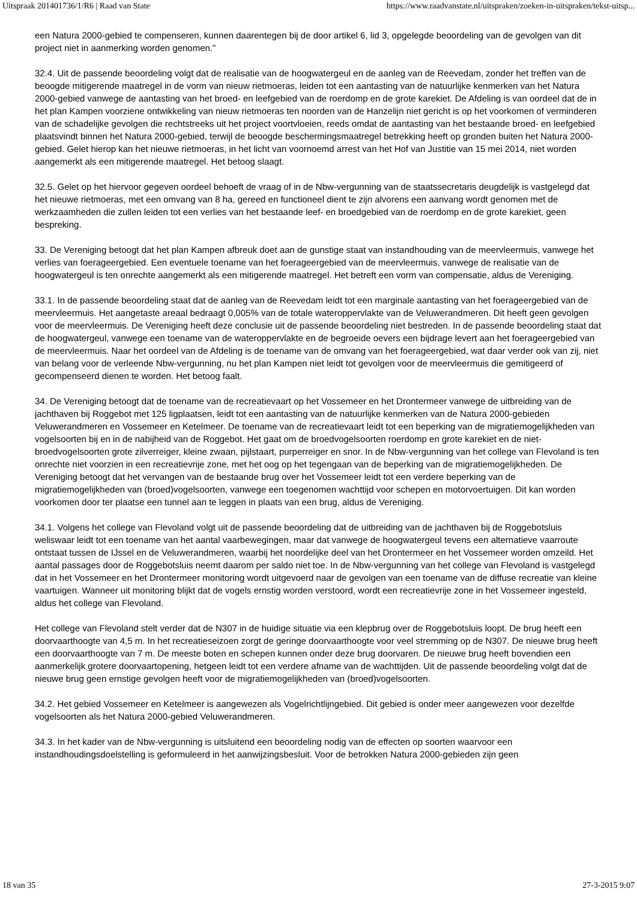Uitspraak 201401736/1/R6 | Raad van State https://www.raadvanstate.nl/uitspraken/zoeken-in-uitspraken/tekst-uitsp...
een Natura 2000-gebied te compenseren, kunnen daarentegen bij de door artikel 6, lid 3, opgelegde beoordeling van de gevolgen van dit project niet in aanmerking worden genomen."
32.4. Uit de passende beoordeling volgt dat de realisatie van de hoogwatergeul en de aanleg van de Reevedam, zonder het treffen van de beoogde mitigerende maatregel in de vorm van nieuw rietmoeras, leiden tot een aantasting van de natuurlijke kenmerken van het Natura 2000-gebied vanwege de aantasting van het broed- en leefgebied van de roerdomp en de grote karekiet. De Afdeling is van oordeel dat de in het plan Kampen voorziene ontwikkeling van nieuw rietmoeras ten noorden van de Hanzelijn niet gericht is op het voorkomen of verminderen van de schadelijke gevolgen die rechtstreeks uit het project voortvloeien, reeds omdat de aantasting van het bestaande broed- en leefgebied plaatsvindt binnen het Natura 2000-gebied, terwijl de beoogde beschermingsmaatregel betrekking heeft op gronden buiten het Natura 2000-gebied. Gelet hierop kan het nieuwe rietmoeras, in het licht van voornoemd arrest van het Hof van Justitie van 15 mei 2014, niet worden aangemerkt als een mitigerende maatregel. Het betoog slaagt.
32.5. Gelet op het hiervoor gegeven oordeel behoeft de vraag of in de Nbw-vergunning van de staatssecretaris deugdelijk is vastgelegd dat het nieuwe rietmoeras, met een omvang van 8 ha, gereed en functioneel dient te zijn alvorens een aanvang wordt genomen met de werkzaamheden die zullen leiden tot een verlies van het bestaande leef- en broedgebied van de roerdomp en de grote karekiet, geen bespreking.
33. De Vereniging betoogt dat het plan Kampen afbreuk doet aan de gunstige staat van instandhouding van de meervleermuis, vanwege het verlies van foerageergebied. Een eventuele toename van het foerageergebied van de meervleermuis, vanwege de realisatie van de hoogwatergeul is ten onrechte aangemerkt als een mitigerende maatregel. Het betreft een vorm van compensatie, aldus de Vereniging.
33.1. In de passende beoordeling staat dat de aanleg van de Reevedam leidt tot een marginale aantasting van het foerageergebied van de meervleermuis. Het aangetaste areaal bedraagt 0,005% van de totale wateroppervlakte van de Veluwerandmeren. Dit heeft geen gevolgen voor de meervleermuis. De Vereniging heeft deze conclusie uit de passende beoordeling niet bestreden. In de passende beoordeling staat dat de hoogwatergeul, vanwege een toename van de wateroppervlakte en de begroeide oevers een bijdrage levert aan het foerageergebied van de meervleermuis. Naar het oordeel van de Afdeling is de toename van de omvang van het foerageergebied, wat daar verder ook van zij, niet van belang voor de verleende Nbw-vergunning, nu het plan Kampen niet leidt tot gevolgen voor de meervleermuis die gemitigeerd of gecompenseerd dienen te worden. Het betoog faalt.
34. De Vereniging betoogt dat de toename van de recreatievaart op het Vossemeer en het Drontermeer vanwege de uitbreiding van de jachthaven bij Roggebot met 125 ligplaatsen, leidt tot een aantasting van de natuurlijke kenmerken van de Natura 2000-gebieden Veluwerandmeren en Vossemeer en Ketelmeer. De toename van de recreatievaart leidt tot een beperking van de migratiemogelijkheden van vogelsoorten bij en in de nabijheid van de Roggebot. Het gaat om de broedvogelsoorten roerdomp en grote karekiet en de niet-broedvogelsoorten grote zilverreiger, kleine zwaan, pijlstaart, purperreiger en snor. In de Nbw-vergunning van het college van Flevoland is ten onrechte niet voorzien in een recreatievrije zone, met het oog op het tegengaan van de beperking van de migratiemogelijkheden. De Vereniging betoogt dat het vervangen van de bestaande brug over het Vossemeer leidt tot een verdere beperking van de migratiemogelijkheden van (broed)vogelsoorten, vanwege een toegenomen wachttijd voor schepen en motorvoertuigen. Dit kan worden voorkomen door ter plaatse een tunnel aan te leggen in plaats van een brug, aldus de Vereniging.
34.1. Volgens het college van Flevoland volgt uit de passende beoordeling dat de uitbreiding van de jachthaven bij de Roggebotsluis weliswaar leidt tot een toename van het aantal vaarbewegingen, maar dat vanwege de hoogwatergeul tevens een alternatieve vaarroute ontstaat tussen de IJssel en de Veluwerandmeren, waarbij het noordelijke deel van het Drontermeer en het Vossemeer worden omzeild. Het aantal passages door de Roggebotsluis neemt daarom per saldo niet toe. In de Nbw-vergunning van het college van Flevoland is vastgelegd dat in het Vossemeer en het Drontermeer monitoring wordt uitgevoerd naar de gevolgen van een toename van de diffuse recreatie van kleine vaartuigen. Wanneer uit monitoring blijkt dat de vogels ernstig worden verstoord, wordt een recreatievrije zone in het Vossemeer ingesteld, aldus het college van Flevoland.
Het college van Flevoland stelt verder dat de N307 in de huidige situatie via een klepbrug over de Roggebotsluis loopt. De brug heeft een doorvaarthoogte van 4,5 m. In het recreatieseizoen zorgt de geringe doorvaarthoogte voor veel stremming op de N307. De nieuwe brug heeft een doorvaarthoogte van 7 m. De meeste boten en schepen kunnen onder deze brug doorvaren. De nieuwe brug heeft bovendien een aanmerkelijk grotere doorvaartopening, hetgeen leidt tot een verdere afname van de wachttijden. Uit de passende beoordeling volgt dat de nieuwe brug geen ernstige gevolgen heeft voor de migratiemogelijkheden van (broed)vogelsoorten.
34.2. Het gebied Vossemeer en Ketelmeer is aangewezen als Vogelrichtlijngebied. Dit gebied is onder meer aangewezen voor dezelfde vogelsoorten als het Natura 2000-gebied Veluwerandmeren.
34.3. In het kader van de Nbw-vergunning is uitsluitend een beoordeling nodig van de effecten op soorten waarvoor een instandhoudingsdoelstelling is geformuleerd in het aanwijzingsbesluit. Voor de betrokken Natura 2000-gebieden zijn geen
18 van 35 27-3-2015 9:07